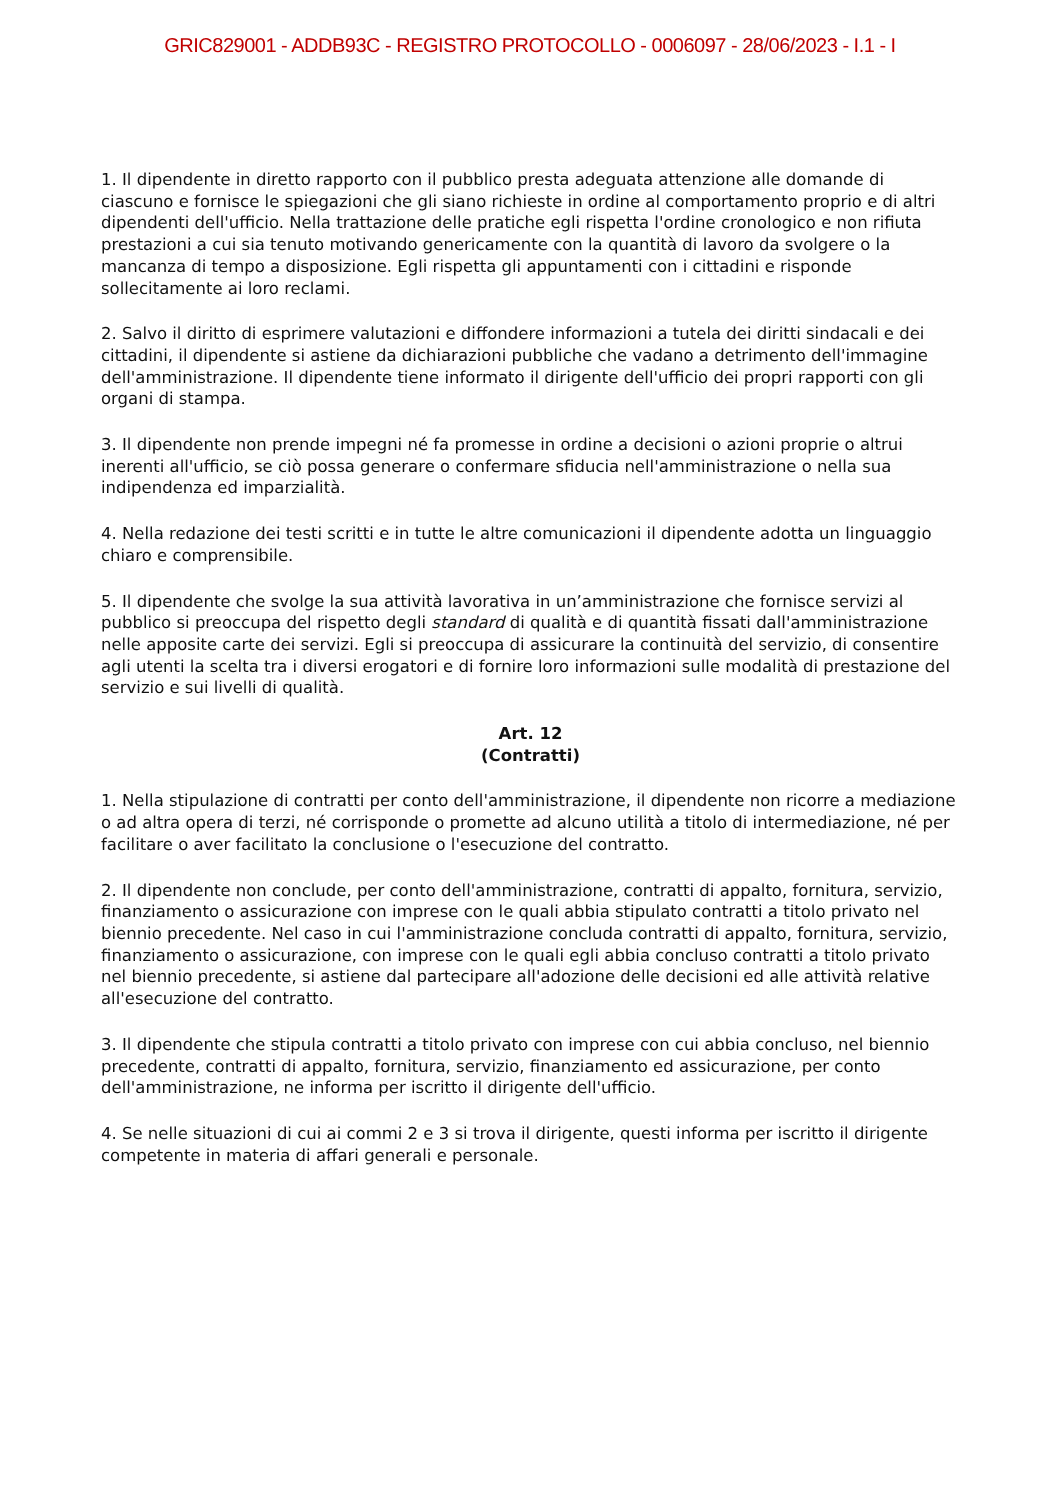GRIC829001 - ADDB93C - REGISTRO PROTOCOLLO - 0006097 - 28/06/2023 - I.1 - I
1. Il dipendente in diretto rapporto con il pubblico presta adeguata attenzione alle domande di ciascuno e fornisce le spiegazioni che gli siano richieste in ordine al comportamento proprio e di altri dipendenti dell'ufficio. Nella trattazione delle pratiche egli rispetta l'ordine cronologico e non rifiuta prestazioni a cui sia tenuto motivando genericamente con la quantità di lavoro da svolgere o la mancanza di tempo a disposizione. Egli rispetta gli appuntamenti con i cittadini e risponde sollecitamente ai loro reclami.
2. Salvo il diritto di esprimere valutazioni e diffondere informazioni a tutela dei diritti sindacali e dei cittadini, il dipendente si astiene da dichiarazioni pubbliche che vadano a detrimento dell'immagine dell'amministrazione. Il dipendente tiene informato il dirigente dell'ufficio dei propri rapporti con gli organi di stampa.
3. Il dipendente non prende impegni né fa promesse in ordine a decisioni o azioni proprie o altrui inerenti all'ufficio, se ciò possa generare o confermare sfiducia nell'amministrazione o nella sua indipendenza ed imparzialità.
4. Nella redazione dei testi scritti e in tutte le altre comunicazioni il dipendente adotta un linguaggio chiaro e comprensibile.
5. Il dipendente che svolge la sua attività lavorativa in un’amministrazione che fornisce servizi al pubblico si preoccupa del rispetto degli standard di qualità e di quantità fissati dall'amministrazione nelle apposite carte dei servizi. Egli si preoccupa di assicurare la continuità del servizio, di consentire agli utenti la scelta tra i diversi erogatori e di fornire loro informazioni sulle modalità di prestazione del servizio e sui livelli di qualità.
Art. 12
(Contratti)
1. Nella stipulazione di contratti per conto dell'amministrazione, il dipendente non ricorre a mediazione o ad altra opera di terzi, né corrisponde o promette ad alcuno utilità a titolo di intermediazione, né per facilitare o aver facilitato la conclusione o l'esecuzione del contratto.
2. Il dipendente non conclude, per conto dell'amministrazione, contratti di appalto, fornitura, servizio, finanziamento o assicurazione con imprese con le quali abbia stipulato contratti a titolo privato nel biennio precedente. Nel caso in cui l'amministrazione concluda contratti di appalto, fornitura, servizio, finanziamento o assicurazione, con imprese con le quali egli abbia concluso contratti a titolo privato nel biennio precedente, si astiene dal partecipare all'adozione delle decisioni ed alle attività relative all'esecuzione del contratto.
3. Il dipendente che stipula contratti a titolo privato con imprese con cui abbia concluso, nel biennio precedente, contratti di appalto, fornitura, servizio, finanziamento ed assicurazione, per conto dell'amministrazione, ne informa per iscritto il dirigente dell'ufficio.
4. Se nelle situazioni di cui ai commi 2 e 3 si trova il dirigente, questi informa per iscritto il dirigente competente in materia di affari generali e personale.